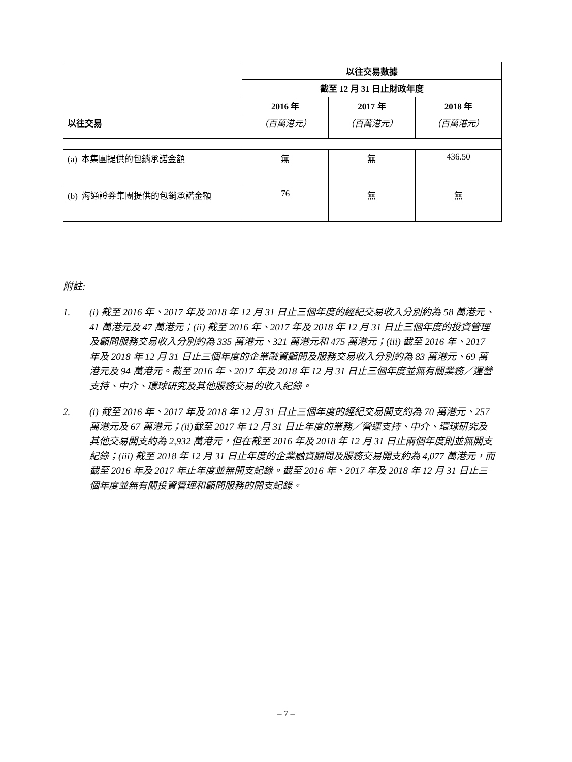| | 以往交易數據 | | |
| | 截至 12 月 31 日止財政年度 | | |
| | 2016 年 | 2017 年 | 2018 年 |
| 以往交易 | （百萬港元） | （百萬港元） | （百萬港元） |
| (a) 本集團提供的包銷承諾金額 | 無 | 無 | 436.50 |
| (b) 海通證券集團提供的包銷承諾金額 | 76 | 無 | 無 |
附註:
1. (i) 截至 2016 年、2017 年及 2018 年 12 月 31 日止三個年度的經紀交易收入分別約為 58 萬港元、41 萬港元及 47 萬港元；(ii) 截至 2016 年、2017 年及 2018 年 12 月 31 日止三個年度的投資管理及顧問服務交易收入分別約為 335 萬港元、321 萬港元和 475 萬港元；(iii) 截至 2016 年、2017 年及 2018 年 12 月 31 日止三個年度的企業融資顧問及服務交易收入分別約為 83 萬港元、69 萬港元及 94 萬港元。截至 2016 年、2017 年及 2018 年 12 月 31 日止三個年度並無有關業務／運營支持、中介、環球研究及其他服務交易的收入紀錄。
2. (i) 截至 2016 年、2017 年及 2018 年 12 月 31 日止三個年度的經紀交易開支約為 70 萬港元、257 萬港元及 67 萬港元；(ii)截至 2017 年 12 月 31 日止年度的業務／營運支持、中介、環球研究及其他交易開支約為 2,932 萬港元，但在截至 2016 年及 2018 年 12 月 31 日止兩個年度則並無開支紀錄；(iii) 截至 2018 年 12 月 31 日止年度的企業融資顧問及服務交易開支約為 4,077 萬港元，而截至 2016 年及 2017 年止年度並無開支紀錄。截至 2016 年、2017 年及 2018 年 12 月 31 日止三個年度並無有關投資管理和顧問服務的開支紀錄。
– 7 –